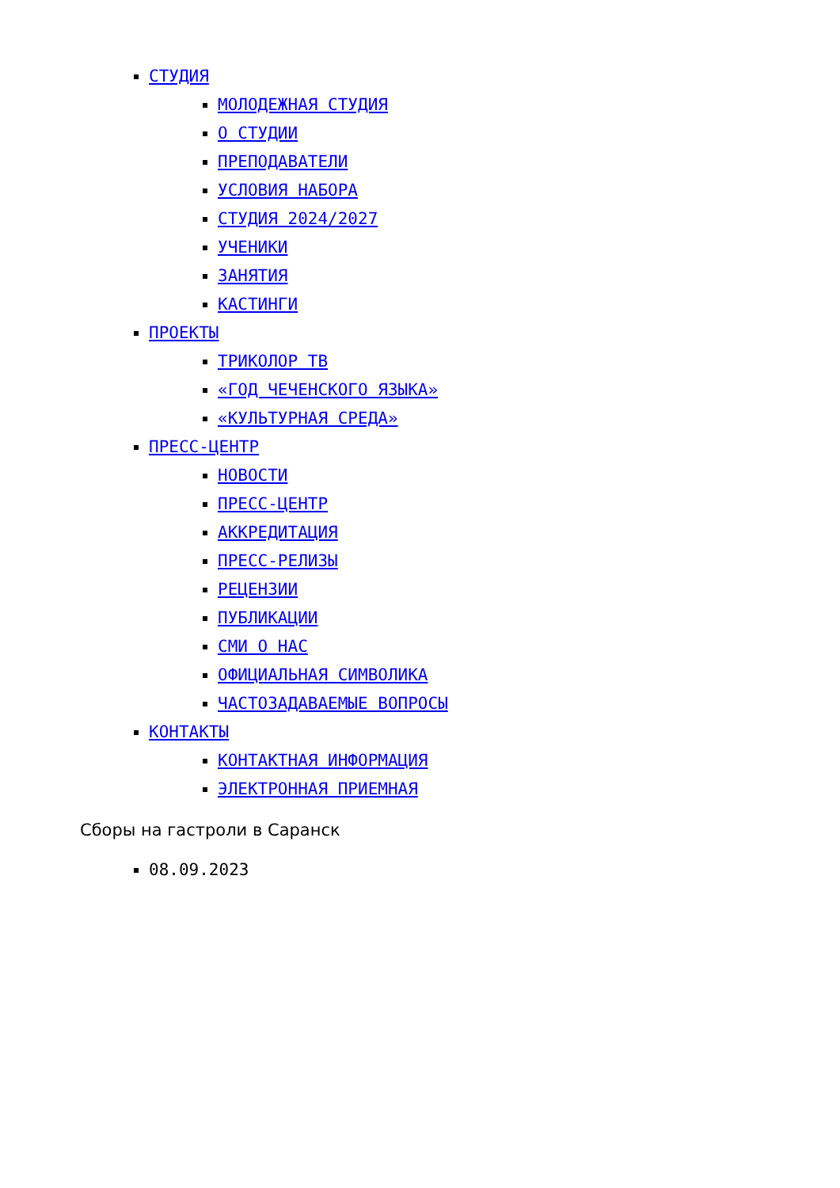СТУДИЯ
МОЛОДЕЖНАЯ СТУДИЯ
О СТУДИИ
ПРЕПОДАВАТЕЛИ
УСЛОВИЯ НАБОРА
СТУДИЯ 2024/2027
УЧЕНИКИ
ЗАНЯТИЯ
КАСТИНГИ
ПРОЕКТЫ
ТРИКОЛОР ТВ
«ГОД ЧЕЧЕНСКОГО ЯЗЫКА»
«КУЛЬТУРНАЯ СРЕДА»
ПРЕСС-ЦЕНТР
НОВОСТИ
ПРЕСС-ЦЕНТР
АККРЕДИТАЦИЯ
ПРЕСС-РЕЛИЗЫ
РЕЦЕНЗИИ
ПУБЛИКАЦИИ
СМИ О НАС
ОФИЦИАЛЬНАЯ СИМВОЛИКА
ЧАСТОЗАДАВАЕМЫЕ ВОПРОСЫ
КОНТАКТЫ
КОНТАКТНАЯ ИНФОРМАЦИЯ
ЭЛЕКТРОННАЯ ПРИЕМНАЯ
Сборы на гастроли в Саранск
08.09.2023